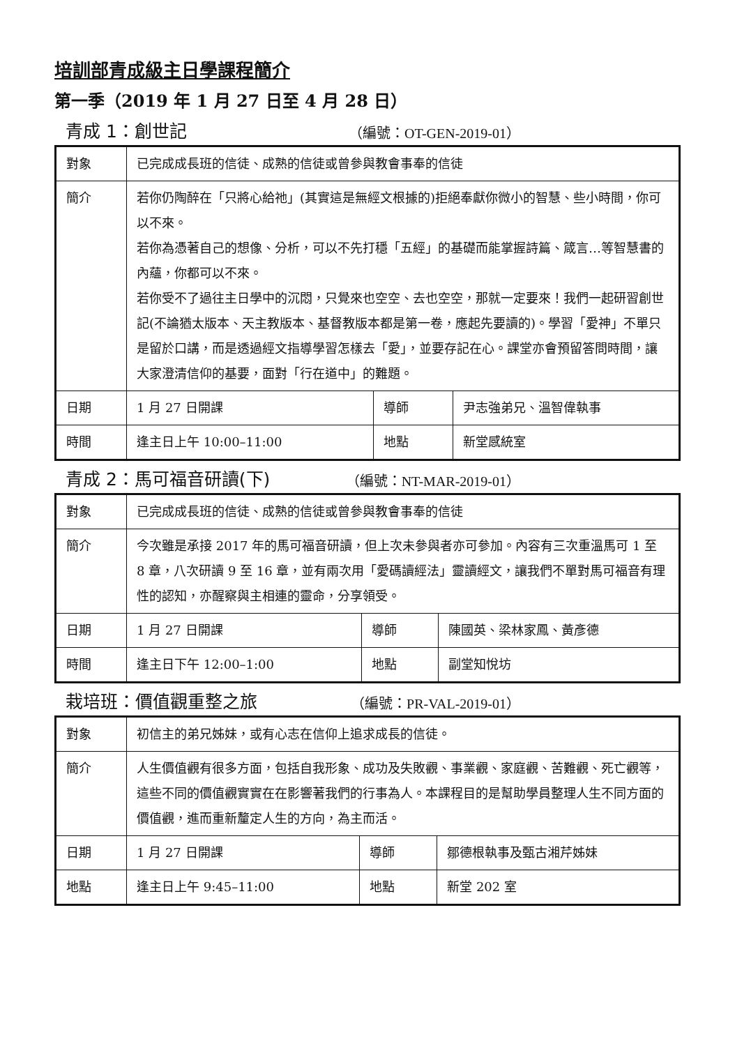培訓部青成級主日學課程簡介
第一季（2019 年 1 月 27 日至 4 月 28 日）
青成 1：創世記 （編號：OT-GEN-2019-01）
| 對象 | 已完成成長班的信徒、成熟的信徒或曾參與教會事奉的信徒 | | |
| 簡介 | 若你仍陶醉在「只將心給祂」(其實這是無經文根據的)拒絕奉獻你微小的智慧、些小時間，你可以不來。 若你為憑著自己的想像、分析，可以不先打穩「五經」的基礎而能掌握詩篇、箴言…等智慧書的內蘊，你都可以不來。 若你受不了過往主日學中的沉悶，只覺來也空空、去也空空，那就一定要來！我們一起研習創世記(不論猶太版本、天主教版本、基督教版本都是第一卷，應起先要讀的)。學習「愛神」不單只是留於口講，而是透過經文指導學習怎樣去「愛」，並要存記在心。課堂亦會預留答問時間，讓大家澄清信仰的基要，面對「行在道中」的難題。 | | |
| 日期 | 1 月 27 日開課 | 導師 | 尹志強弟兄、溫智偉執事 |
| 時間 | 逢主日上午 10:00–11:00 | 地點 | 新堂感統室 |
青成 2：馬可福音研讀(下) （編號：NT-MAR-2019-01）
| 對象 | 已完成成長班的信徒、成熟的信徒或曾參與教會事奉的信徒 | | |
| 簡介 | 今次雖是承接 2017 年的馬可福音研讀，但上次未參與者亦可參加。內容有三次重溫馬可 1 至 8 章，八次研讀 9 至 16 章，並有兩次用「愛碼讀經法」靈讀經文，讓我們不單對馬可福音有理性的認知，亦醒察與主相連的靈命，分享領受。 | | |
| 日期 | 1 月 27 日開課 | 導師 | 陳國英、梁林家鳳、黃彥德 |
| 時間 | 逢主日下午 12:00–1:00 | 地點 | 副堂知悅坊 |
栽培班：價值觀重整之旅 （編號：PR-VAL-2019-01）
| 對象 | 初信主的弟兄姊妹，或有心志在信仰上追求成長的信徒。 | | |
| 簡介 | 人生價值觀有很多方面，包括自我形象、成功及失敗觀、事業觀、家庭觀、苦難觀、死亡觀等，這些不同的價值觀實實在在影響著我們的行事為人。本課程目的是幫助學員整理人生不同方面的價值觀，進而重新釐定人生的方向，為主而活。 | | |
| 日期 | 1 月 27 日開課 | 導師 | 鄒德根執事及甄古湘芹姊妹 |
| 地點 | 逢主日上午 9:45–11:00 | 地點 | 新堂 202 室 |